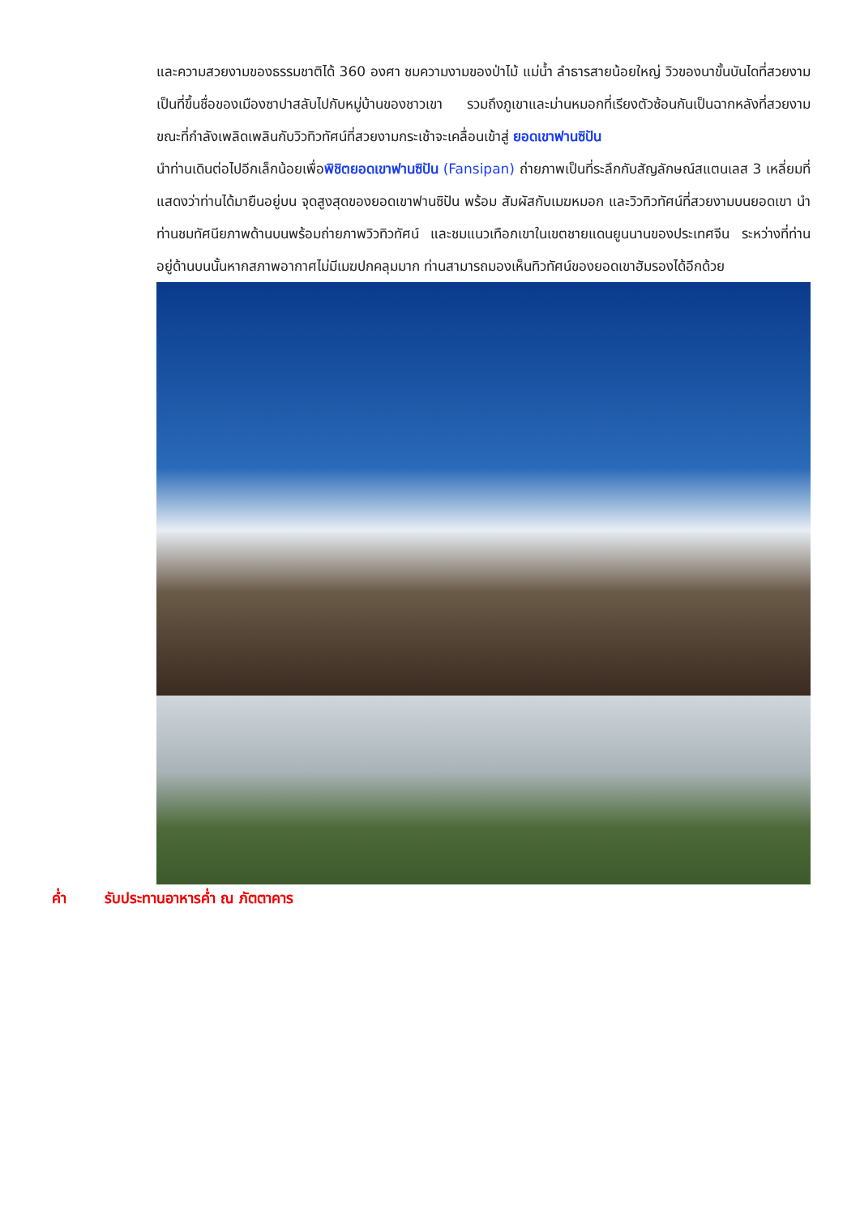และความสวยงามของธรรมชาติได้ 360 องศา ชมความงามของป่าไม้ แม่น้ำ ลำธารสายน้อยใหญ่ วิวของนาขั้นบันไดที่สวยงามเป็นที่ขึ้นชื่อของเมืองซาปาสลับไปกับหมู่บ้านของชาวเขา รวมถึงภูเขาและม่านหมอกที่เรียงตัวซ้อนกันเป็นฉากหลังที่สวยงาม ขณะที่กำลังเพลิดเพลินกับวิวทิวทัศน์ที่สวยงามกระเช้าจะเคลื่อนเข้าสู่ ยอดเขาฟานซิปัน
นำท่านเดินต่อไปอีกเล็กน้อยเพื่อพิชิตยอดเขาฟานซิปัน (Fansipan) ถ่ายภาพเป็นที่ระลึกกับสัญลักษณ์สแตนเลส 3 เหลี่ยมที่แสดงว่าท่านได้มายืนอยู่บน จุดสูงสุดของยอดเขาฟานซิปัน พร้อม สัมผัสกับเมฆหมอก และวิวทิวทัศน์ที่สวยงามบนยอดเขา นำท่านชมทัศนียภาพด้านบนพร้อมถ่ายภาพวิวทิวทัศน์ และชมแนวเทือกเขาในเขตชายแดนยูนนานของประเทศจีน ระหว่างที่ท่านอยู่ด้านบนนั้นหากสภาพอากาศไม่มีเมฆปกคลุมมาก ท่านสามารถมองเห็นทิวทัศน์ของยอดเขาฮัมรองได้อีกด้วย
ค่ำ รับประทานอาหารค่ำ ณ ภัตตาคาร